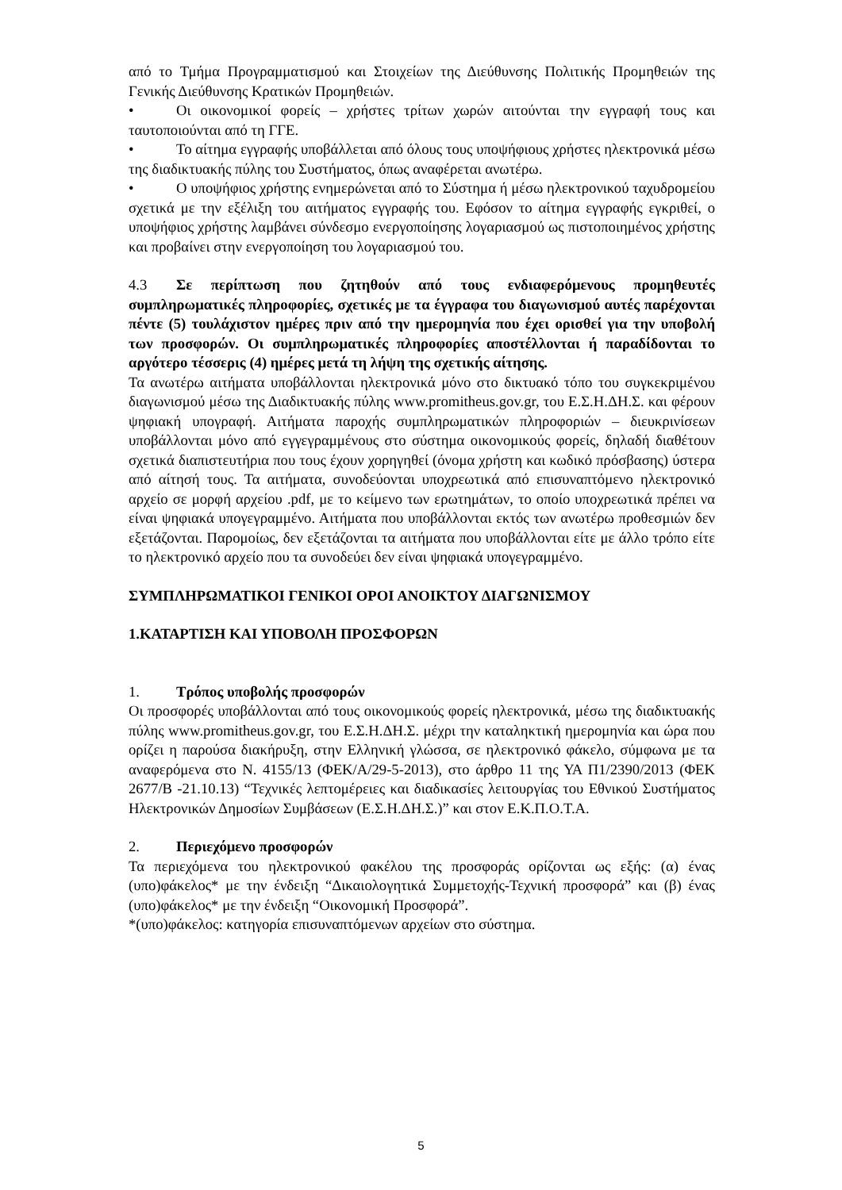από το Τμήμα Προγραμματισμού και Στοιχείων της Διεύθυνσης Πολιτικής Προμηθειών της Γενικής Διεύθυνσης Κρατικών Προμηθειών.
• Οι οικονομικοί φορείς – χρήστες τρίτων χωρών αιτούνται την εγγραφή τους και ταυτοποιούνται από τη ΓΓΕ.
• Το αίτημα εγγραφής υποβάλλεται από όλους τους υποψήφιους χρήστες ηλεκτρονικά μέσω της διαδικτυακής πύλης του Συστήματος, όπως αναφέρεται ανωτέρω.
• Ο υποψήφιος χρήστης ενημερώνεται από το Σύστημα ή μέσω ηλεκτρονικού ταχυδρομείου σχετικά με την εξέλιξη του αιτήματος εγγραφής του. Εφόσον το αίτημα εγγραφής εγκριθεί, ο υποψήφιος χρήστης λαμβάνει σύνδεσμο ενεργοποίησης λογαριασμού ως πιστοποιημένος χρήστης και προβαίνει στην ενεργοποίηση του λογαριασμού του.
4.3 Σε περίπτωση που ζητηθούν από τους ενδιαφερόμενους προμηθευτές συμπληρωματικές πληροφορίες, σχετικές με τα έγγραφα του διαγωνισμού αυτές παρέχονται πέντε (5) τουλάχιστον ημέρες πριν από την ημερομηνία που έχει ορισθεί για την υποβολή των προσφορών. Οι συμπληρωματικές πληροφορίες αποστέλλονται ή παραδίδονται το αργότερο τέσσερις (4) ημέρες μετά τη λήψη της σχετικής αίτησης.
Τα ανωτέρω αιτήματα υποβάλλονται ηλεκτρονικά μόνο στο δικτυακό τόπο του συγκεκριμένου διαγωνισμού μέσω της Διαδικτυακής πύλης www.promitheus.gov.gr, του Ε.Σ.Η.ΔΗ.Σ. και φέρουν ψηφιακή υπογραφή. Αιτήματα παροχής συμπληρωματικών πληροφοριών – διευκρινίσεων υποβάλλονται μόνο από εγγεγραμμένους στο σύστημα οικονομικούς φορείς, δηλαδή διαθέτουν σχετικά διαπιστευτήρια που τους έχουν χορηγηθεί (όνομα χρήστη και κωδικό πρόσβασης) ύστερα από αίτησή τους. Τα αιτήματα, συνοδεύονται υποχρεωτικά από επισυναπτόμενο ηλεκτρονικό αρχείο σε μορφή αρχείου .pdf, με το κείμενο των ερωτημάτων, το οποίο υποχρεωτικά πρέπει να είναι ψηφιακά υπογεγραμμένο. Αιτήματα που υποβάλλονται εκτός των ανωτέρω προθεσμιών δεν εξετάζονται. Παρομοίως, δεν εξετάζονται τα αιτήματα που υποβάλλονται είτε με άλλο τρόπο είτε το ηλεκτρονικό αρχείο που τα συνοδεύει δεν είναι ψηφιακά υπογεγραμμένο.
ΣΥΜΠΛΗΡΩΜΑΤΙΚΟΙ ΓΕΝΙΚΟΙ ΟΡΟΙ ΑΝΟΙΚΤΟΥ ΔΙΑΓΩΝΙΣΜΟΥ
1.ΚΑΤΑΡΤΙΣΗ ΚΑΙ ΥΠΟΒΟΛΗ ΠΡΟΣΦΟΡΩΝ
1. Τρόπος υποβολής προσφορών
Οι προσφορές υποβάλλονται από τους οικονομικούς φορείς ηλεκτρονικά, μέσω της διαδικτυακής πύλης www.promitheus.gov.gr, του Ε.Σ.Η.ΔΗ.Σ. μέχρι την καταληκτική ημερομηνία και ώρα που ορίζει η παρούσα διακήρυξη, στην Ελληνική γλώσσα, σε ηλεκτρονικό φάκελο, σύμφωνα με τα αναφερόμενα στο Ν. 4155/13 (ΦΕΚ/Α/29-5-2013), στο άρθρο 11 της ΥΑ Π1/2390/2013 (ΦΕΚ 2677/Β -21.10.13) “Τεχνικές λεπτομέρειες και διαδικασίες λειτουργίας του Εθνικού Συστήματος Ηλεκτρονικών Δημοσίων Συμβάσεων (Ε.Σ.Η.ΔΗ.Σ.)” και στον Ε.Κ.Π.Ο.Τ.Α.
2. Περιεχόμενο προσφορών
Τα περιεχόμενα του ηλεκτρονικού φακέλου της προσφοράς ορίζονται ως εξής: (α) ένας (υπο)φάκελος* με την ένδειξη “Δικαιολογητικά Συμμετοχής-Τεχνική προσφορά” και (β) ένας (υπο)φάκελος* με την ένδειξη “Οικονομική Προσφορά”.
*(υπο)φάκελος: κατηγορία επισυναπτόμενων αρχείων στο σύστημα.
5